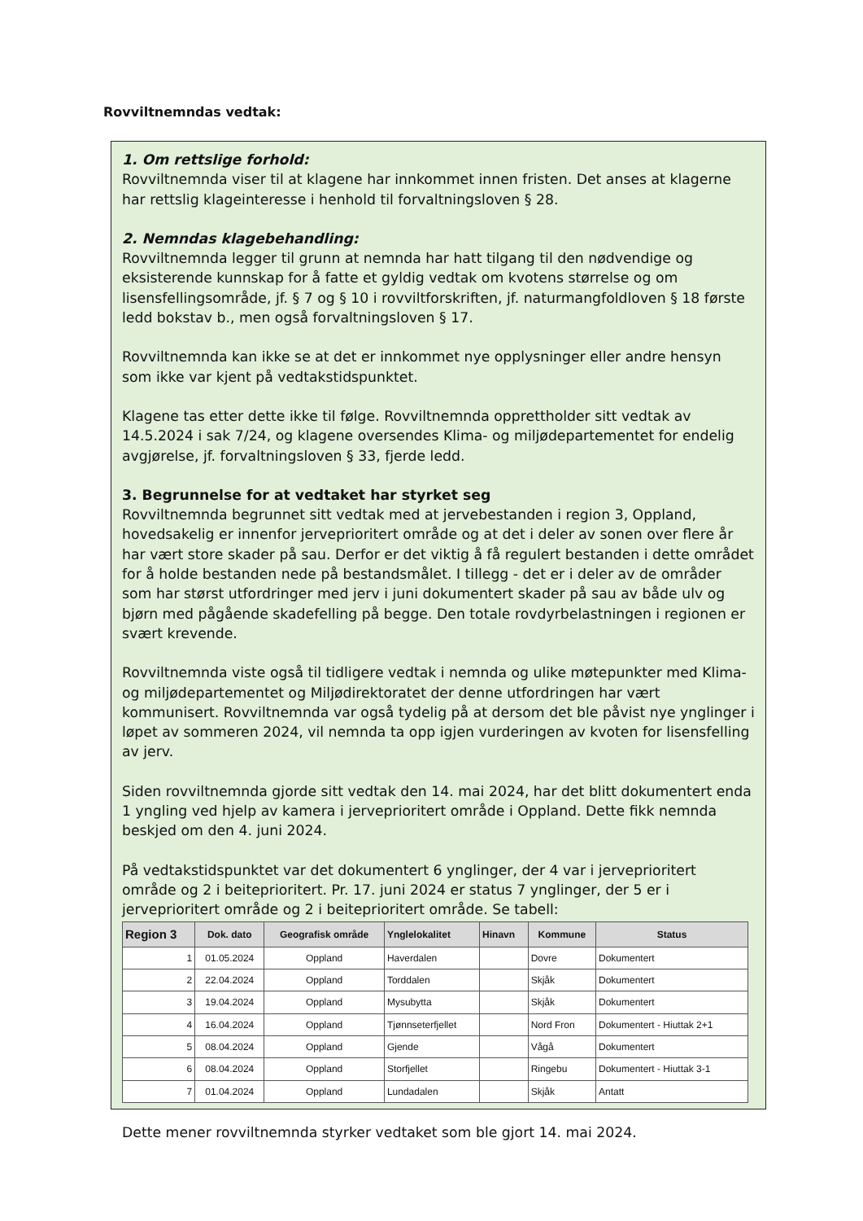Rovviltnemndas vedtak:
1. Om rettslige forhold:
Rovviltnemnda viser til at klagene har innkommet innen fristen. Det anses at klagerne har rettslig klageinteresse i henhold til forvaltningsloven § 28.
2. Nemndas klagebehandling:
Rovviltnemnda legger til grunn at nemnda har hatt tilgang til den nødvendige og eksisterende kunnskap for å fatte et gyldig vedtak om kvotens størrelse og om lisensfellingsområde, jf. § 7 og § 10 i rovviltforskriften, jf. naturmangfoldloven § 18 første ledd bokstav b., men også forvaltningsloven § 17.
Rovviltnemnda kan ikke se at det er innkommet nye opplysninger eller andre hensyn som ikke var kjent på vedtakstidspunktet.
Klagene tas etter dette ikke til følge. Rovviltnemnda opprettholder sitt vedtak av 14.5.2024 i sak 7/24, og klagene oversendes Klima- og miljødepartementet for endelig avgjørelse, jf. forvaltningsloven § 33, fjerde ledd.
3. Begrunnelse for at vedtaket har styrket seg
Rovviltnemnda begrunnet sitt vedtak med at jervebestanden i region 3, Oppland, hovedsakelig er innenfor jerveprioritert område og at det i deler av sonen over flere år har vært store skader på sau. Derfor er det viktig å få regulert bestanden i dette området for å holde bestanden nede på bestandsmålet. I tillegg - det er i deler av de områder som har størst utfordringer med jerv i juni dokumentert skader på sau av både ulv og bjørn med pågående skadefelling på begge. Den totale rovdyrbelastningen i regionen er svært krevende.
Rovviltnemnda viste også til tidligere vedtak i nemnda og ulike møtepunkter med Klima- og miljødepartementet og Miljødirektoratet der denne utfordringen har vært kommunisert. Rovviltnemnda var også tydelig på at dersom det ble påvist nye ynglinger i løpet av sommeren 2024, vil nemnda ta opp igjen vurderingen av kvoten for lisensfelling av jerv.
Siden rovviltnemnda gjorde sitt vedtak den 14. mai 2024, har det blitt dokumentert enda 1 yngling ved hjelp av kamera i jerveprioritert område i Oppland. Dette fikk nemnda beskjed om den 4. juni 2024.
På vedtakstidspunktet var det dokumentert 6 ynglinger, der 4 var i jerveprioritert område og 2 i beiteprioritert. Pr. 17. juni 2024 er status 7 ynglinger, der 5 er i jerveprioritert område og 2 i beiteprioritert område. Se tabell:
| Region 3 | Dok. dato | Geografisk område | Ynglelokalitet | Hinavn | Kommune | Status |
| --- | --- | --- | --- | --- | --- | --- |
| 1 | 01.05.2024 | Oppland | Haverdalen | | Dovre | Dokumentert |
| 2 | 22.04.2024 | Oppland | Torddalen | | Skjåk | Dokumentert |
| 3 | 19.04.2024 | Oppland | Mysubytta | | Skjåk | Dokumentert |
| 4 | 16.04.2024 | Oppland | Tjønnseterfjellet | | Nord Fron | Dokumentert - Hiuttak 2+1 |
| 5 | 08.04.2024 | Oppland | Gjende | | Vågå | Dokumentert |
| 6 | 08.04.2024 | Oppland | Storfjellet | | Ringebu | Dokumentert - Hiuttak 3-1 |
| 7 | 01.04.2024 | Oppland | Lundadalen | | Skjåk | Antatt |
Dette mener rovviltnemnda styrker vedtaket som ble gjort 14. mai 2024.